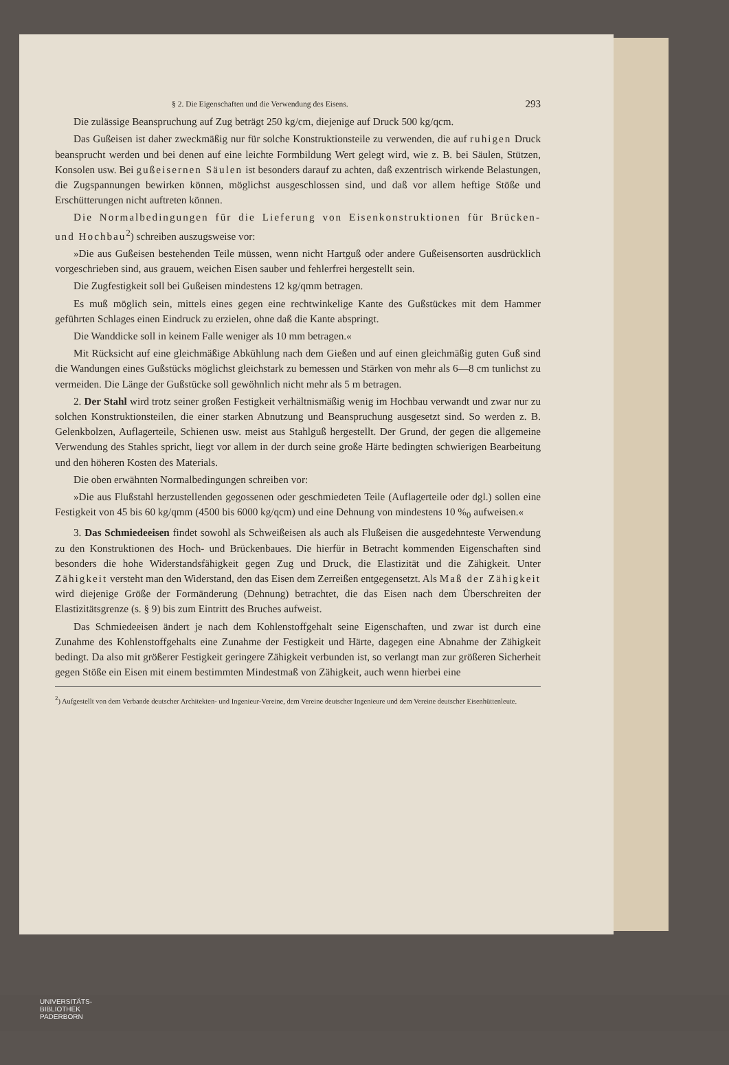§ 2. Die Eigenschaften und die Verwendung des Eisens. 293
Die zulässige Beanspruchung auf Zug beträgt 250 kg/cm, diejenige auf Druck 500 kg/qcm.
Das Gußeisen ist daher zweckmäßig nur für solche Konstruktionsteile zu verwenden, die auf ruhigen Druck beansprucht werden und bei denen auf eine leichte Formbildung Wert gelegt wird, wie z. B. bei Säulen, Stützen, Konsolen usw. Bei gußeisernen Säulen ist besonders darauf zu achten, daß exzentrisch wirkende Belastungen, die Zugspannungen bewirken können, möglichst ausgeschlossen sind, und daß vor allem heftige Stöße und Erschütterungen nicht auftreten können.
Die Normalbedingungen für die Lieferung von Eisenkonstruktionen für Brücken- und Hochbau<sup>2</sup>) schreiben auszugsweise vor:
»Die aus Gußeisen bestehenden Teile müssen, wenn nicht Hartguß oder andere Gußeisensorten ausdrücklich vorgeschrieben sind, aus grauem, weichen Eisen sauber und fehlerfrei hergestellt sein.
Die Zugfestigkeit soll bei Gußeisen mindestens 12 kg/qmm betragen.
Es muß möglich sein, mittels eines gegen eine rechtwinkelige Kante des Gußstückes mit dem Hammer geführten Schlages einen Eindruck zu erzielen, ohne daß die Kante abspringt.
Die Wanddicke soll in keinem Falle weniger als 10 mm betragen.«
Mit Rücksicht auf eine gleichmäßige Abkühlung nach dem Gießen und auf einen gleichmäßig guten Guß sind die Wandungen eines Gußstücks möglichst gleichstark zu bemessen und Stärken von mehr als 6—8 cm tunlichst zu vermeiden. Die Länge der Gußstücke soll gewöhnlich nicht mehr als 5 m betragen.
2. Der Stahl wird trotz seiner großen Festigkeit verhältnismäßig wenig im Hochbau verwandt und zwar nur zu solchen Konstruktionsteilen, die einer starken Abnutzung und Beanspruchung ausgesetzt sind. So werden z. B. Gelenkbolzen, Auflagerteile, Schienen usw. meist aus Stahlguß hergestellt. Der Grund, der gegen die allgemeine Verwendung des Stahles spricht, liegt vor allem in der durch seine große Härte bedingten schwierigen Bearbeitung und den höheren Kosten des Materials.
Die oben erwähnten Normalbedingungen schreiben vor:
»Die aus Flußstahl herzustellenden gegossenen oder geschmiedeten Teile (Auflagerteile oder dgl.) sollen eine Festigkeit von 45 bis 60 kg/qmm (4500 bis 6000 kg/qcm) und eine Dehnung von mindestens 10 %<sub>0</sub> aufweisen.«
3. Das Schmiedeeisen findet sowohl als Schweißeisen als auch als Flußeisen die ausgedehnteste Verwendung zu den Konstruktionen des Hoch- und Brückenbaues. Die hierfür in Betracht kommenden Eigenschaften sind besonders die hohe Widerstandsfähigkeit gegen Zug und Druck, die Elastizität und die Zähigkeit. Unter Zähigkeit versteht man den Widerstand, den das Eisen dem Zerreißen entgegensetzt. Als Maß der Zähigkeit wird diejenige Größe der Formänderung (Dehnung) betrachtet, die das Eisen nach dem Überschreiten der Elastizitätsgrenze (s. § 9) bis zum Eintritt des Bruches aufweist.
Das Schmiedeeisen ändert je nach dem Kohlenstoffgehalt seine Eigenschaften, und zwar ist durch eine Zunahme des Kohlenstoffgehalts eine Zunahme der Festigkeit und Härte, dagegen eine Abnahme der Zähigkeit bedingt. Da also mit größerer Festigkeit geringere Zähigkeit verbunden ist, so verlangt man zur größeren Sicherheit gegen Stöße ein Eisen mit einem bestimmten Mindestmaß von Zähigkeit, auch wenn hierbei eine
<sup>2</sup>) Aufgestellt von dem Verbande deutscher Architekten- und Ingenieur-Vereine, dem Vereine deutscher Ingenieure und dem Vereine deutscher Eisenhüttenleute.
UNIVERSITÄTS-
BIBLIOTHEK
PADERBORN